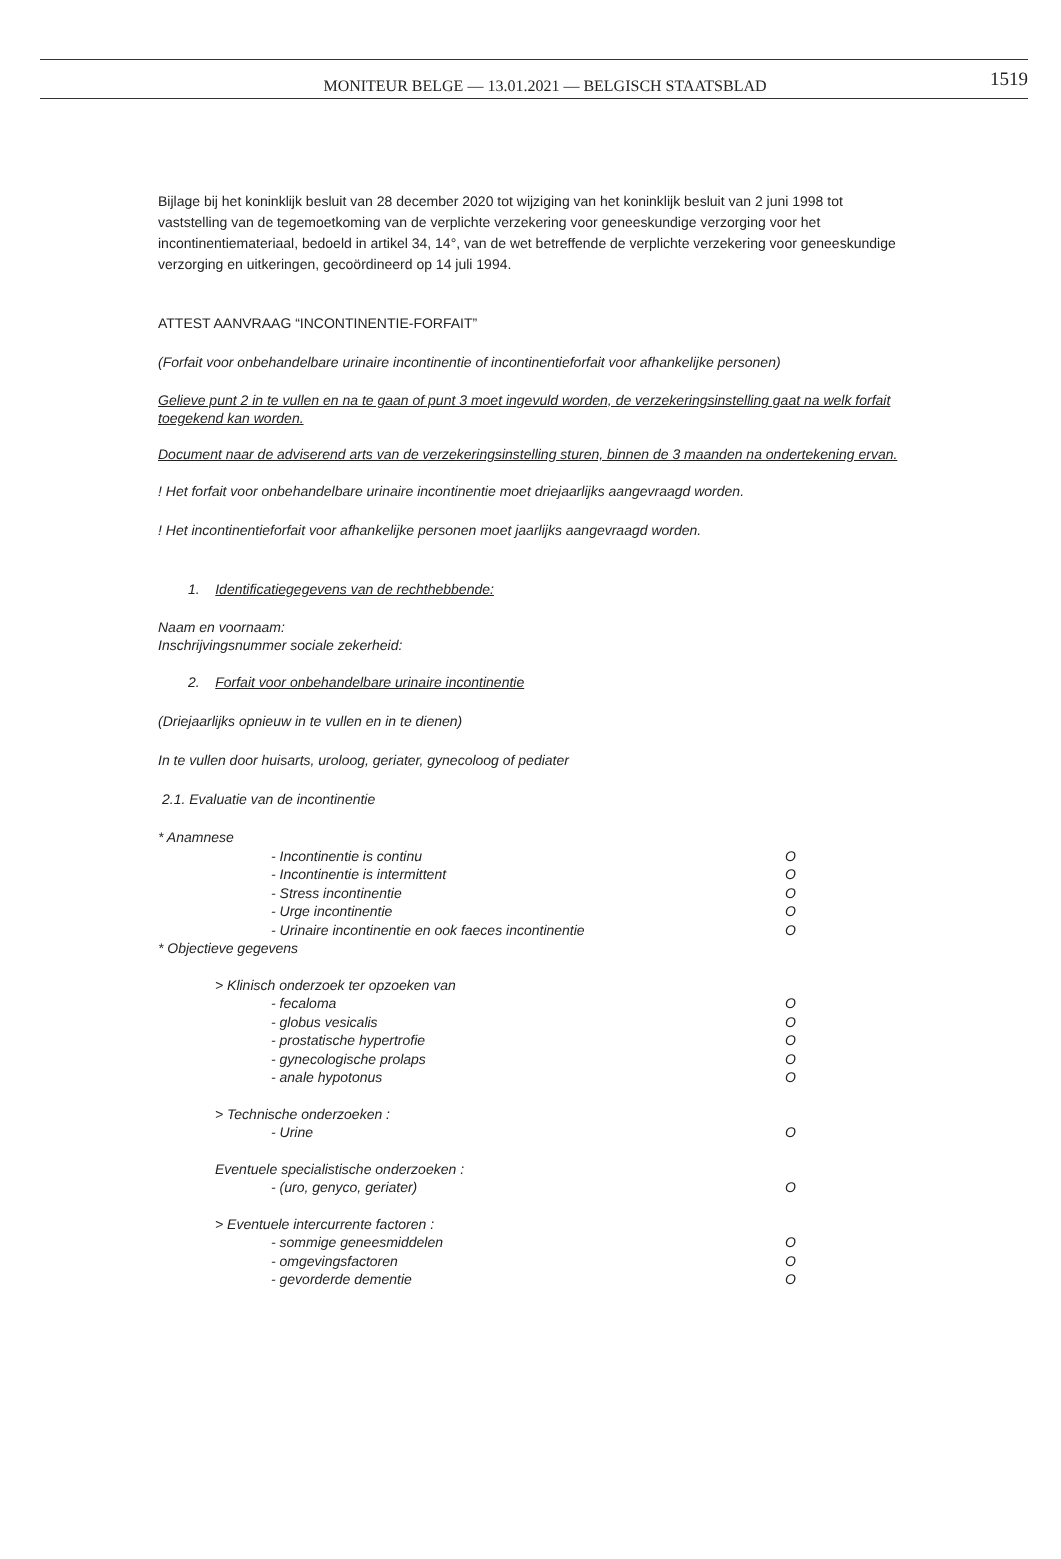MONITEUR BELGE — 13.01.2021 — BELGISCH STAATSBLAD
1519
Bijlage bij het koninklijk besluit van 28 december 2020 tot wijziging van het koninklijk besluit van 2 juni 1998 tot vaststelling van de tegemoetkoming van de verplichte verzekering voor geneeskundige verzorging voor het incontinentiemateriaal, bedoeld in artikel 34, 14°, van de wet betreffende de verplichte verzekering voor geneeskundige verzorging en uitkeringen, gecoördineerd op 14 juli 1994.
ATTEST AANVRAAG “INCONTINENTIE-FORFAIT”
(Forfait voor onbehandelbare urinaire incontinentie of incontinentieforfait voor afhankelijke personen)
Gelieve punt 2 in te vullen en na te gaan of punt 3 moet ingevuld worden, de verzekeringsinstelling gaat na welk forfait toegekend kan worden.
Document naar de adviserend arts van de verzekeringsinstelling sturen, binnen de 3 maanden na ondertekening ervan.
! Het forfait voor onbehandelbare urinaire incontinentie moet driejaarlijks aangevraagd worden.
! Het incontinentieforfait voor afhankelijke personen moet jaarlijks aangevraagd worden.
1. Identificatiegegevens van de rechthebbende:
Naam en voornaam:
Inschrijvingsnummer sociale zekerheid:
2. Forfait voor onbehandelbare urinaire incontinentie
(Driejaarlijks opnieuw in te vullen en in te dienen)
In te vullen door huisarts, uroloog, geriater, gynecoloog of pediater
2.1. Evaluatie van de incontinentie
* Anamnese
- Incontinentie is continu O
- Incontinentie is intermittent O
- Stress incontinentie O
- Urge incontinentie O
- Urinaire incontinentie en ook faeces incontinentie O
* Objectieve gegevens
> Klinisch onderzoek ter opzoeken van
- fecaloma O
- globus vesicalis O
- prostatische hypertrofie O
- gynecologische prolaps O
- anale hypotonus O
> Technische onderzoeken :
- Urine O
Eventuele specialistische onderzoeken :
- (uro, genyco, geriater) O
> Eventuele intercurrente factoren :
- sommige geneesmiddelen O
- omgevingsfactoren O
- gevorderde dementie O